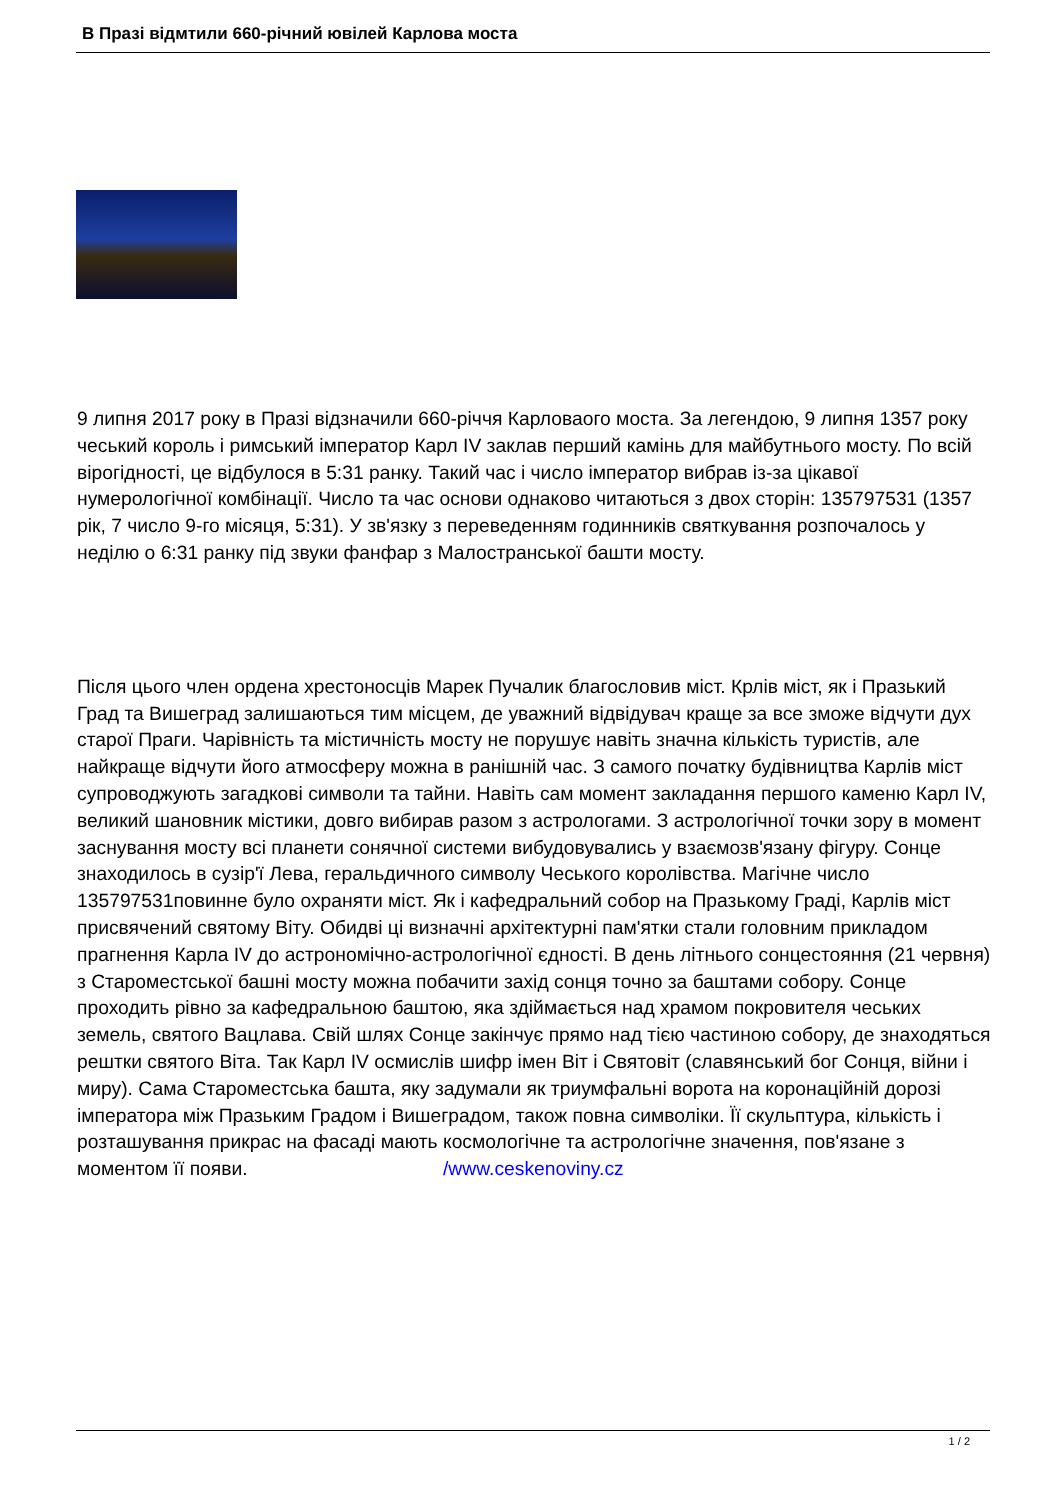В Празі відмтили 660-річний ювілей Карлова моста
9 липня 2017 року в Празі відзначили 660-річчя Карловаого моста. За легендою, 9 липня 1357 року чеський король і римський імператор Карл IV заклав перший камінь для майбутнього мосту. По всій вірогідності, це відбулося в 5:31 ранку. Такий час і число імператор вибрав із-за цікавої нумерологічної комбінації. Число та час основи однаково читаються з двох сторін: 135797531 (1357 рік, 7 число 9-го місяця, 5:31). У зв'язку з переведенням годинників святкування розпочалось у неділю о 6:31 ранку під звуки фанфар з Малостранської башти мосту.
Після цього член ордена хрестоносців Марек Пучалик благословив міст. Крлів міст, як і Празький Град та Вишеград залишаються тим місцем, де уважний відвідувач краще за все зможе відчути дух старої Праги. Чарівність та містичність мосту не порушує навіть значна кількість туристів, але найкраще відчути його атмосферу можна в ранішній час. З самого початку будівництва Карлів міст супроводжують загадкові символи та тайни. Навіть сам момент закладання першого каменю Карл IV, великий шановник містики, довго вибирав разом з астрологами. З астрологічної точки зору в момент заснування мосту всі планети сонячної системи вибудовувались у взаємозв'язану фігуру. Сонце знаходилось в сузір'ї Лева, геральдичного символу Чеського королівства. Магічне число 135797531повинне було охраняти міст. Як і кафедральний собор на Празькому Граді, Карлів міст присвячений святому Віту. Обидві ці визначні архітектурні пам'ятки стали головним прикладом прагнення Карла IV до астрономічно-астрологічної єдності. В день літнього сонцестояння (21 червня) з Староместської башні мосту можна побачити захід сонця точно за баштами собору. Сонце проходить рівно за кафедральною баштою, яка здіймається над храмом покровителя чеських земель, святого Вацлава. Свій шлях Сонце закінчує прямо над тією частиною собору, де знаходяться рештки святого Віта. Так Карл IV осмислів шифр імен Віт і Святовіт (славянський бог Сонця, війни і миру). Сама Староместська башта, яку задумали як триумфальні ворота на коронаційній дорозі імператора між Празьким Градом і Вишеградом, також повна символіки. Її скульптура, кількість і розташування прикрас на фасаді мають космологічне та астрологічне значення, пов'язане з моментом її появи. /www.ceskenoviny.cz
1 / 2